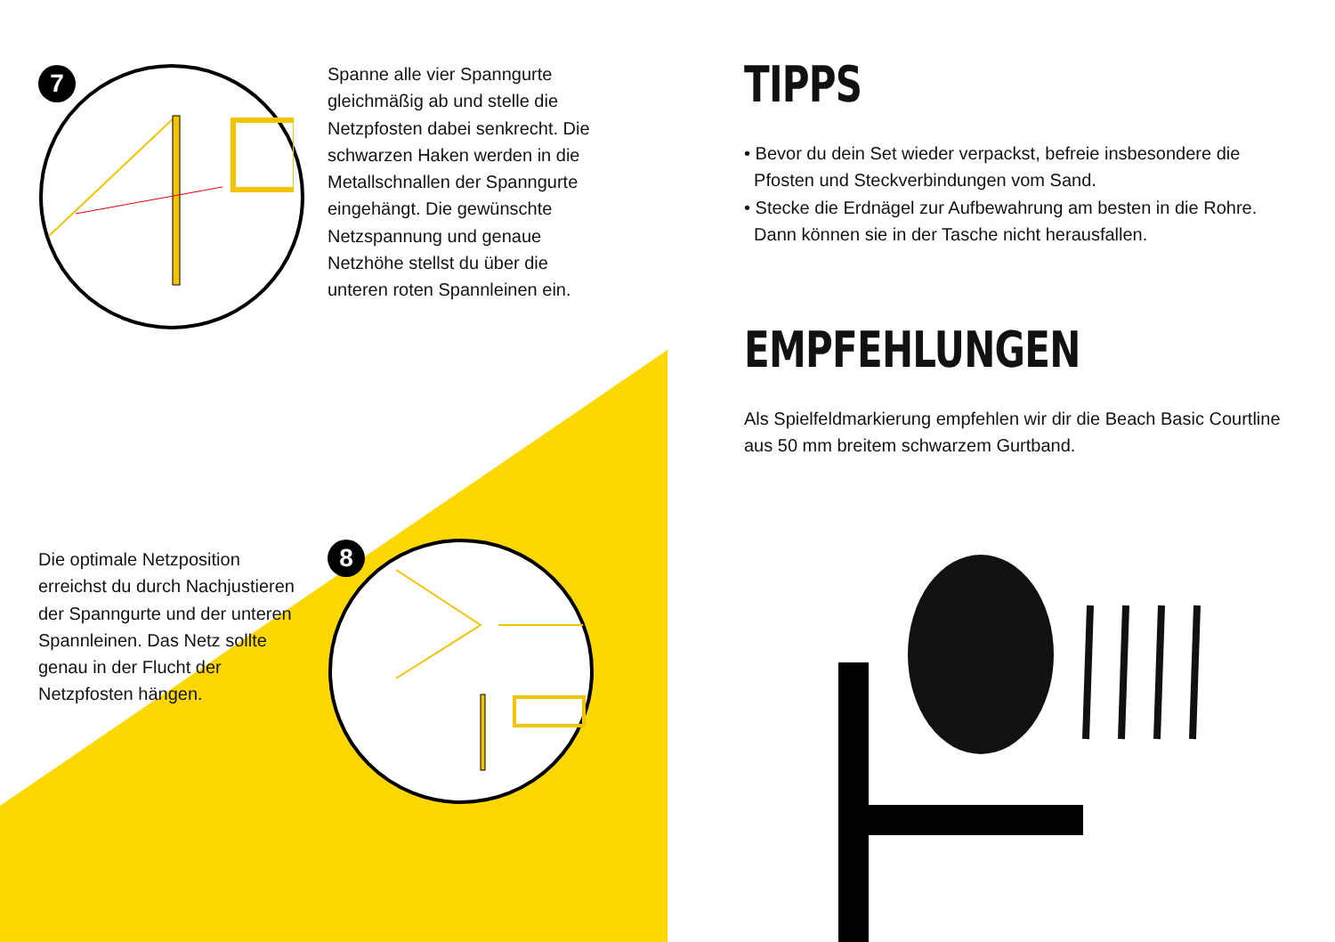7
Spanne alle vier Spanngurte gleichmäßig ab und stelle die Netzpfosten dabei senkrecht. Die schwarzen Haken werden in die Metallschnallen der Spanngurte eingehängt. Die gewünschte Netzspannung und genaue Netzhöhe stellst du über die unteren roten Spannleinen ein.
8
Die optimale Netzposition erreichst du durch Nachjustieren der Spanngurte und der unteren Spannleinen. Das Netz sollte genau in der Flucht der Netzpfosten hängen.
TIPPS
• Bevor du dein Set wieder verpackst, befreie insbesondere die
Pfosten und Steckverbindungen vom Sand.
• Stecke die Erdnägel zur Aufbewahrung am besten in die Rohre.
Dann können sie in der Tasche nicht herausfallen.
EMPFEHLUNGEN
Als Spielfeldmarkierung empfehlen wir dir die Beach Basic Courtline aus 50 mm breitem schwarzem Gurtband.